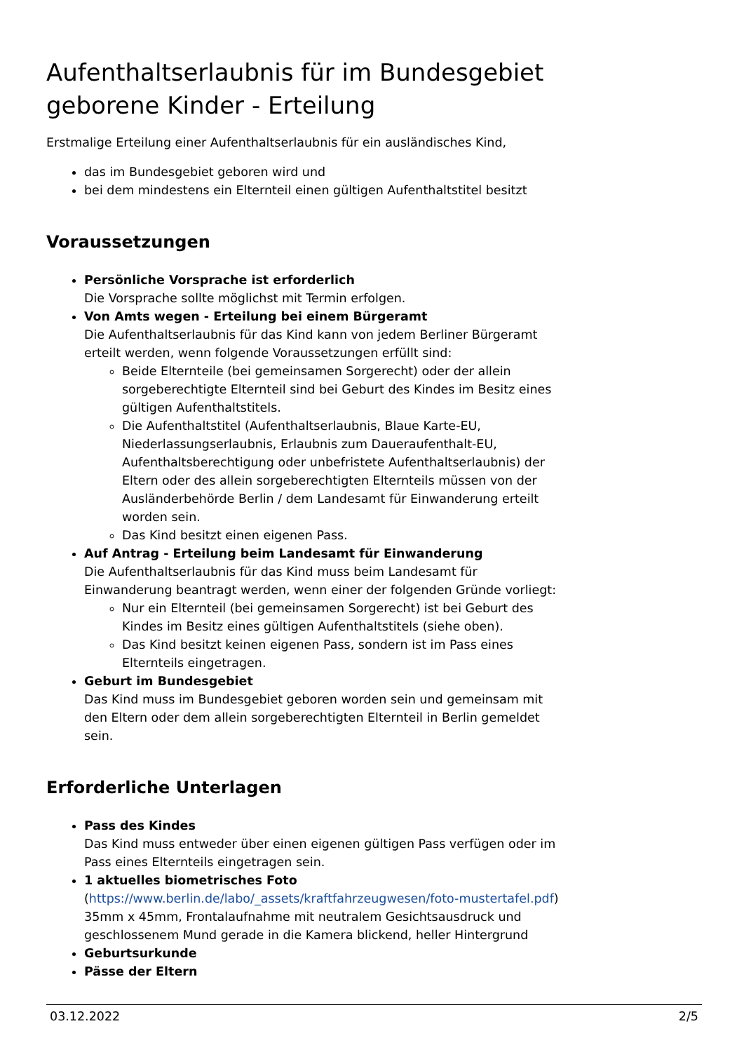Aufenthaltserlaubnis für im Bundesgebiet geborene Kinder - Erteilung
Erstmalige Erteilung einer Aufenthaltserlaubnis für ein ausländisches Kind,
das im Bundesgebiet geboren wird und
bei dem mindestens ein Elternteil einen gültigen Aufenthaltstitel besitzt
Voraussetzungen
Persönliche Vorsprache ist erforderlich
Die Vorsprache sollte möglichst mit Termin erfolgen.
Von Amts wegen - Erteilung bei einem Bürgeramt
Die Aufenthaltserlaubnis für das Kind kann von jedem Berliner Bürgeramt erteilt werden, wenn folgende Voraussetzungen erfüllt sind:
Beide Elternteile (bei gemeinsamen Sorgerecht) oder der allein sorgeberechtigte Elternteil sind bei Geburt des Kindes im Besitz eines gültigen Aufenthaltstitels.
Die Aufenthaltstitel (Aufenthaltserlaubnis, Blaue Karte-EU, Niederlassungserlaubnis, Erlaubnis zum Daueraufenthalt-EU, Aufenthaltsberechtigung oder unbefristete Aufenthaltserlaubnis) der Eltern oder des allein sorgeberechtigten Elternteils müssen von der Ausländerbehörde Berlin / dem Landesamt für Einwanderung erteilt worden sein.
Das Kind besitzt einen eigenen Pass.
Auf Antrag - Erteilung beim Landesamt für Einwanderung
Die Aufenthaltserlaubnis für das Kind muss beim Landesamt für Einwanderung beantragt werden, wenn einer der folgenden Gründe vorliegt:
Nur ein Elternteil (bei gemeinsamen Sorgerecht) ist bei Geburt des Kindes im Besitz eines gültigen Aufenthaltstitels (siehe oben).
Das Kind besitzt keinen eigenen Pass, sondern ist im Pass eines Elternteils eingetragen.
Geburt im Bundesgebiet
Das Kind muss im Bundesgebiet geboren worden sein und gemeinsam mit den Eltern oder dem allein sorgeberechtigten Elternteil in Berlin gemeldet sein.
Erforderliche Unterlagen
Pass des Kindes
Das Kind muss entweder über einen eigenen gültigen Pass verfügen oder im Pass eines Elternteils eingetragen sein.
1 aktuelles biometrisches Foto
(https://www.berlin.de/labo/_assets/kraftfahrzeugwesen/foto-mustertafel.pdf)
35mm x 45mm, Frontalaufnahme mit neutralem Gesichtsausdruck und geschlossenem Mund gerade in die Kamera blickend, heller Hintergrund
Geburtsurkunde
Pässe der Eltern
03.12.2022 2/5